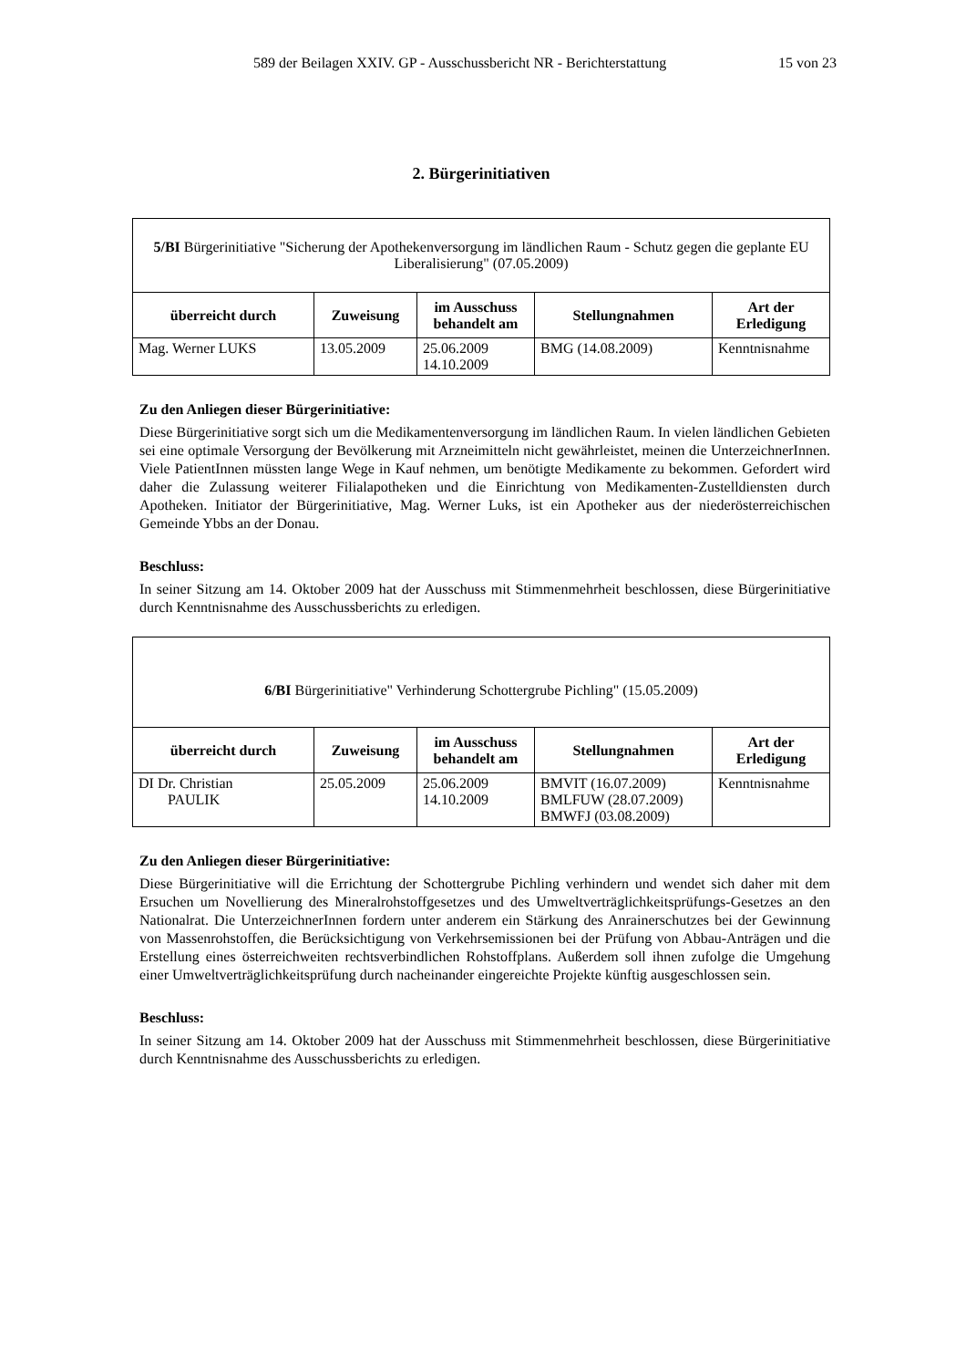589 der Beilagen XXIV. GP - Ausschussbericht NR - Berichterstattung 15 von 23
2. Bürgerinitiativen
| 5/BI Bürgerinitiative "Sicherung der Apothekenversorgung im ländlichen Raum - Schutz gegen die geplante EU Liberalisierung" (07.05.2009) | | | | |
| überreicht durch | Zuweisung | im Ausschuss behandelt am | Stellungnahmen | Art der Erledigung |
| Mag. Werner LUKS | 13.05.2009 | 25.06.2009 14.10.2009 | BMG (14.08.2009) | Kenntnisnahme |
Zu den Anliegen dieser Bürgerinitiative:
Diese Bürgerinitiative sorgt sich um die Medikamentenversorgung im ländlichen Raum. In vielen ländlichen Gebieten sei eine optimale Versorgung der Bevölkerung mit Arzneimitteln nicht gewährleistet, meinen die UnterzeichnerInnen. Viele PatientInnen müssten lange Wege in Kauf nehmen, um benötigte Medikamente zu bekommen. Gefordert wird daher die Zulassung weiterer Filialapotheken und die Einrichtung von Medikamenten-Zustelldiensten durch Apotheken. Initiator der Bürgerinitiative, Mag. Werner Luks, ist ein Apotheker aus der niederösterreichischen Gemeinde Ybbs an der Donau.
Beschluss:
In seiner Sitzung am 14. Oktober 2009 hat der Ausschuss mit Stimmenmehrheit beschlossen, diese Bürgerinitiative durch Kenntnisnahme des Ausschussberichts zu erledigen.
| 6/BI Bürgerinitiative" Verhinderung Schottergrube Pichling" (15.05.2009) | | | | |
| überreicht durch | Zuweisung | im Ausschuss behandelt am | Stellungnahmen | Art der Erledigung |
| DI Dr. Christian PAULIK | 25.05.2009 | 25.06.2009 14.10.2009 | BMVIT (16.07.2009) BMLFUW (28.07.2009) BMWFJ (03.08.2009) | Kenntnisnahme |
Zu den Anliegen dieser Bürgerinitiative:
Diese Bürgerinitiative will die Errichtung der Schottergrube Pichling verhindern und wendet sich daher mit dem Ersuchen um Novellierung des Mineralrohstoffgesetzes und des Umweltverträglichkeitsprüfungs-Gesetzes an den Nationalrat. Die UnterzeichnerInnen fordern unter anderem ein Stärkung des Anrainerschutzes bei der Gewinnung von Massenrohstoffen, die Berücksichtigung von Verkehrsemissionen bei der Prüfung von Abbau-Anträgen und die Erstellung eines österreichweiten rechtsverbindlichen Rohstoffplans. Außerdem soll ihnen zufolge die Umgehung einer Umweltverträglichkeitsprüfung durch nacheinander eingereichte Projekte künftig ausgeschlossen sein.
Beschluss:
In seiner Sitzung am 14. Oktober 2009 hat der Ausschuss mit Stimmenmehrheit beschlossen, diese Bürgerinitiative durch Kenntnisnahme des Ausschussberichts zu erledigen.